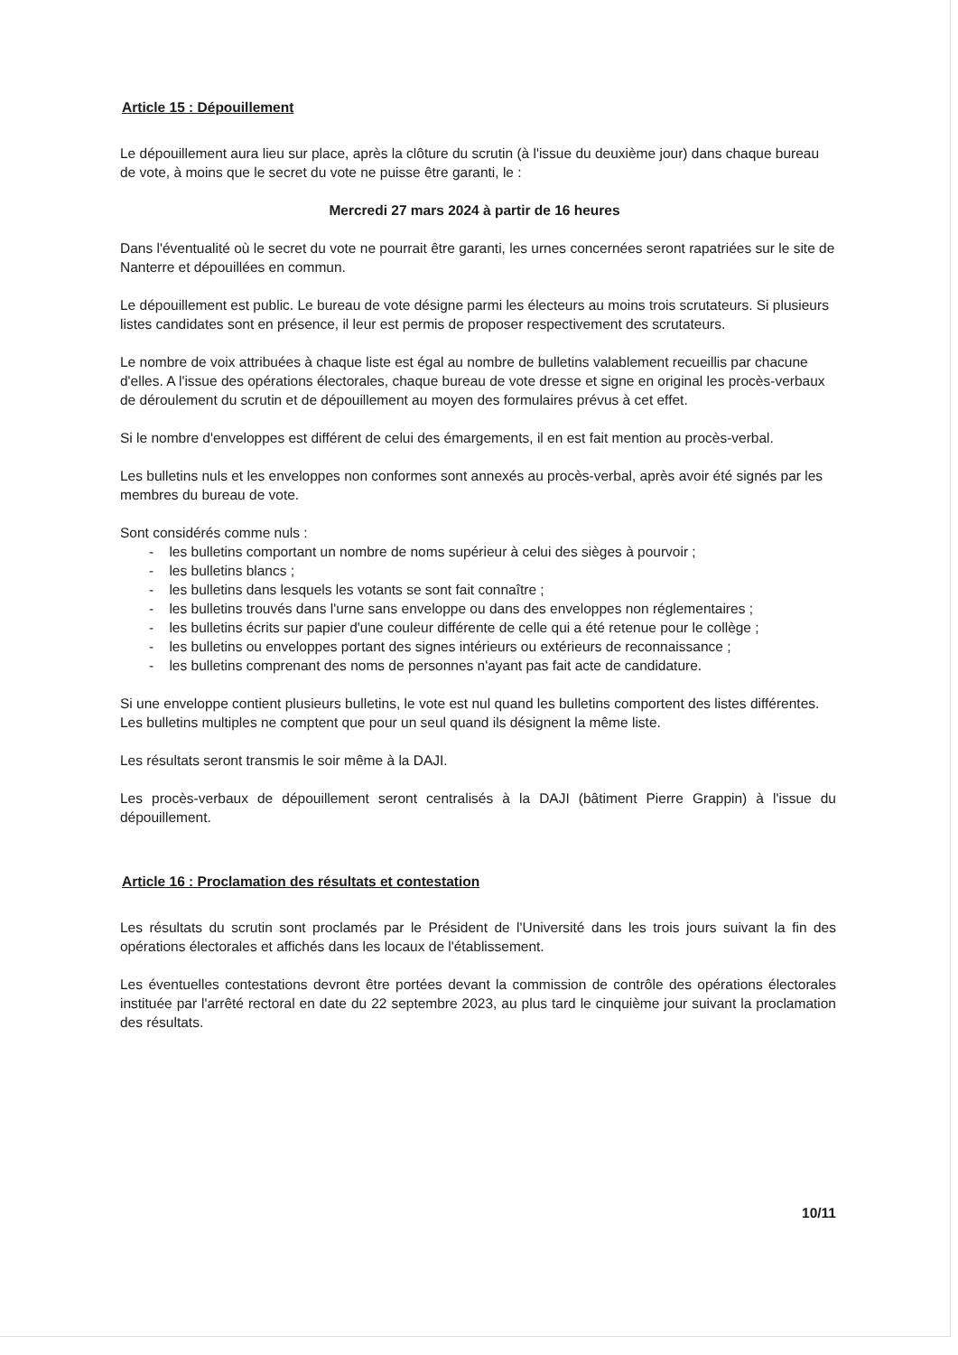Article 15 : Dépouillement
Le dépouillement aura lieu sur place, après la clôture du scrutin (à l'issue du deuxième jour) dans chaque bureau de vote, à moins que le secret du vote ne puisse être garanti, le :
Mercredi 27 mars 2024 à partir de 16 heures
Dans l'éventualité où le secret du vote ne pourrait être garanti, les urnes concernées seront rapatriées sur le site de Nanterre et dépouillées en commun.
Le dépouillement est public. Le bureau de vote désigne parmi les électeurs au moins trois scrutateurs. Si plusieurs listes candidates sont en présence, il leur est permis de proposer respectivement des scrutateurs.
Le nombre de voix attribuées à chaque liste est égal au nombre de bulletins valablement recueillis par chacune d'elles. A l'issue des opérations électorales, chaque bureau de vote dresse et signe en original les procès-verbaux de déroulement du scrutin et de dépouillement au moyen des formulaires prévus à cet effet.
Si le nombre d'enveloppes est différent de celui des émargements, il en est fait mention au procès-verbal.
Les bulletins nuls et les enveloppes non conformes sont annexés au procès-verbal, après avoir été signés par les membres du bureau de vote.
Sont considérés comme nuls :
- les bulletins comportant un nombre de noms supérieur à celui des sièges à pourvoir ;
- les bulletins blancs ;
- les bulletins dans lesquels les votants se sont fait connaître ;
- les bulletins trouvés dans l'urne sans enveloppe ou dans des enveloppes non réglementaires ;
- les bulletins écrits sur papier d'une couleur différente de celle qui a été retenue pour le collège ;
- les bulletins ou enveloppes portant des signes intérieurs ou extérieurs de reconnaissance ;
- les bulletins comprenant des noms de personnes n'ayant pas fait acte de candidature.
Si une enveloppe contient plusieurs bulletins, le vote est nul quand les bulletins comportent des listes différentes. Les bulletins multiples ne comptent que pour un seul quand ils désignent la même liste.
Les résultats seront transmis le soir même à la DAJI.
Les procès-verbaux de dépouillement seront centralisés à la DAJI (bâtiment Pierre Grappin) à l'issue du dépouillement.
Article 16 : Proclamation des résultats et contestation
Les résultats du scrutin sont proclamés par le Président de l'Université dans les trois jours suivant la fin des opérations électorales et affichés dans les locaux de l'établissement.
Les éventuelles contestations devront être portées devant la commission de contrôle des opérations électorales instituée par l'arrêté rectoral en date du 22 septembre 2023, au plus tard le cinquième jour suivant la proclamation des résultats.
10/11